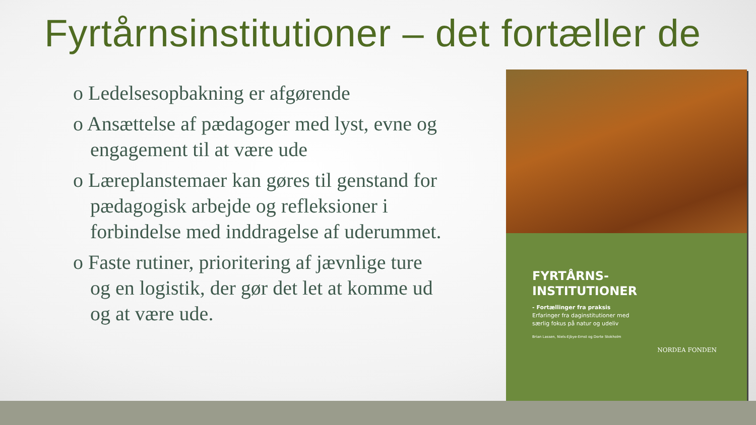Fyrtårnsinstitutioner – det fortæller de
o Ledelsesopbakning er afgørende
o Ansættelse af pædagoger med lyst, evne og engagement til at være ude
o Læreplanstemaer kan gøres til genstand for pædagogisk arbejde og refleksioner i forbindelse med inddragelse af uderummet.
o Faste rutiner, prioritering af jævnlige ture og en logistik, der gør det let at komme ud og at være ude.
FYRTÅRNS-
INSTITUTIONER
- Fortællinger fra praksis
Erfaringer fra daginstitutioner med
særlig fokus på natur og udeliv
Brian Lassen, Niels-Ejbye-Ernst og Dorte Stokholm
NORDEA FONDEN